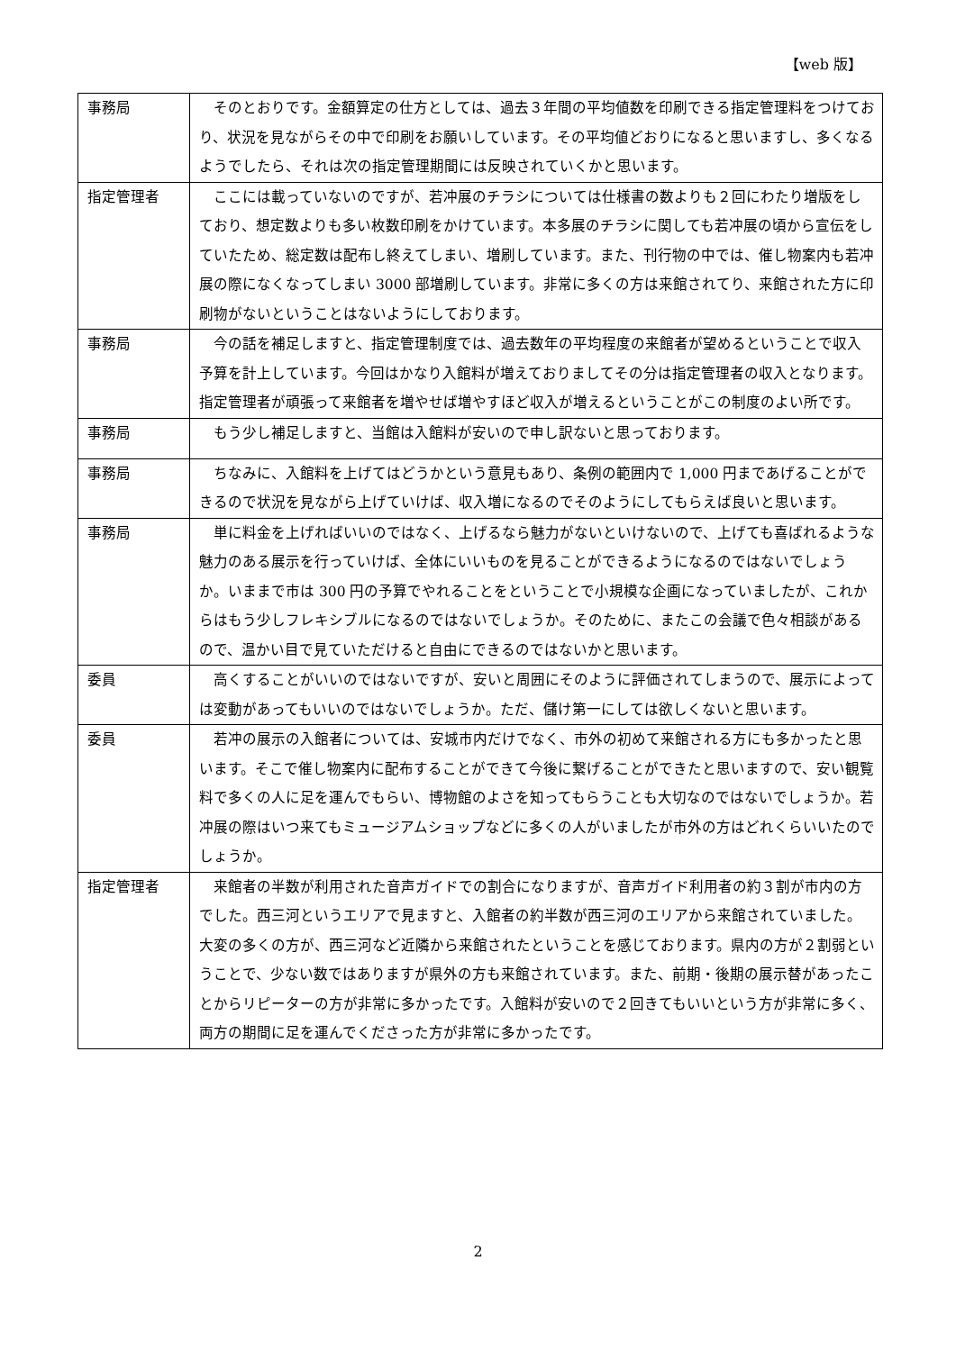【web 版】
| 事務局 | そのとおりです。金額算定の仕方としては、過去３年間の平均値数を印刷できる指定管理料をつけており、状況を見ながらその中で印刷をお願いしています。その平均値どおりになると思いますし、多くなるようでしたら、それは次の指定管理期間には反映されていくかと思います。 |
| 指定管理者 | ここには載っていないのですが、若冲展のチラシについては仕様書の数よりも２回にわたり増版をしており、想定数よりも多い枚数印刷をかけています。本多展のチラシに関しても若冲展の頃から宣伝をしていたため、総定数は配布し終えてしまい、増刷しています。また、刊行物の中では、催し物案内も若冲展の際になくなってしまい 3000 部増刷しています。非常に多くの方は来館されてり、来館された方に印刷物がないということはないようにしております。 |
| 事務局 | 今の話を補足しますと、指定管理制度では、過去数年の平均程度の来館者が望めるということで収入予算を計上しています。今回はかなり入館料が増えておりましてその分は指定管理者の収入となります。指定管理者が頑張って来館者を増やせば増やすほど収入が増えるということがこの制度のよい所です。 |
| 事務局 | もう少し補足しますと、当館は入館料が安いので申し訳ないと思っております。 |
| 事務局 | ちなみに、入館料を上げてはどうかという意見もあり、条例の範囲内で 1,000 円まであげることができるので状況を見ながら上げていけば、収入増になるのでそのようにしてもらえば良いと思います。 |
| 事務局 | 単に料金を上げればいいのではなく、上げるなら魅力がないといけないので、上げても喜ばれるような魅力のある展示を行っていけば、全体にいいものを見ることができるようになるのではないでしょうか。いままで市は 300 円の予算でやれることをということで小規模な企画になっていましたが、これからはもう少しフレキシブルになるのではないでしょうか。そのために、またこの会議で色々相談があるので、温かい目で見ていただけると自由にできるのではないかと思います。 |
| 委員 | 高くすることがいいのではないですが、安いと周囲にそのように評価されてしまうので、展示によっては変動があってもいいのではないでしょうか。ただ、儲け第一にしては欲しくないと思います。 |
| 委員 | 若冲の展示の入館者については、安城市内だけでなく、市外の初めて来館される方にも多かったと思います。そこで催し物案内に配布することができて今後に繋げることができたと思いますので、安い観覧料で多くの人に足を運んでもらい、博物館のよさを知ってもらうことも大切なのではないでしょうか。若冲展の際はいつ来てもミュージアムショップなどに多くの人がいましたが市外の方はどれくらいいたのでしょうか。 |
| 指定管理者 | 来館者の半数が利用された音声ガイドでの割合になりますが、音声ガイド利用者の約３割が市内の方でした。西三河というエリアで見ますと、入館者の約半数が西三河のエリアから来館されていました。大変の多くの方が、西三河など近隣から来館されたということを感じております。県内の方が２割弱ということで、少ない数ではありますが県外の方も来館されています。また、前期・後期の展示替があったことからリピーターの方が非常に多かったです。入館料が安いので２回きてもいいという方が非常に多く、両方の期間に足を運んでくださった方が非常に多かったです。 |
2